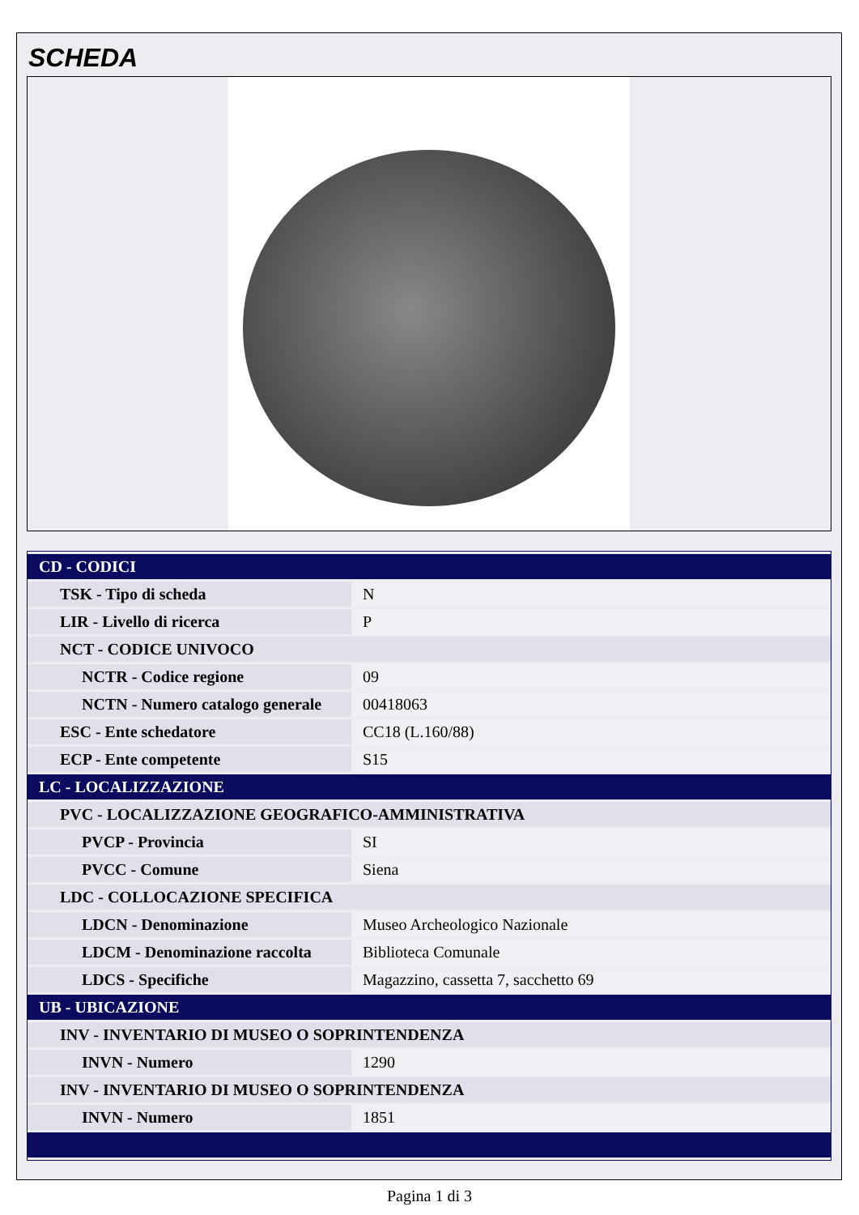SCHEDA
| CD - CODICI | |
| TSK - Tipo di scheda | N |
| LIR - Livello di ricerca | P |
| NCT - CODICE UNIVOCO | |
| NCTR - Codice regione | 09 |
| NCTN - Numero catalogo generale | 00418063 |
| ESC - Ente schedatore | CC18 (L.160/88) |
| ECP - Ente competente | S15 |
| LC - LOCALIZZAZIONE | |
| PVC - LOCALIZZAZIONE GEOGRAFICO-AMMINISTRATIVA | |
| PVCP - Provincia | SI |
| PVCC - Comune | Siena |
| LDC - COLLOCAZIONE SPECIFICA | |
| LDCN - Denominazione | Museo Archeologico Nazionale |
| LDCM - Denominazione raccolta | Biblioteca Comunale |
| LDCS - Specifiche | Magazzino, cassetta 7, sacchetto 69 |
| UB - UBICAZIONE | |
| INV - INVENTARIO DI MUSEO O SOPRINTENDENZA | |
| INVN - Numero | 1290 |
| INV - INVENTARIO DI MUSEO O SOPRINTENDENZA | |
| INVN - Numero | 1851 |
Pagina 1 di 3